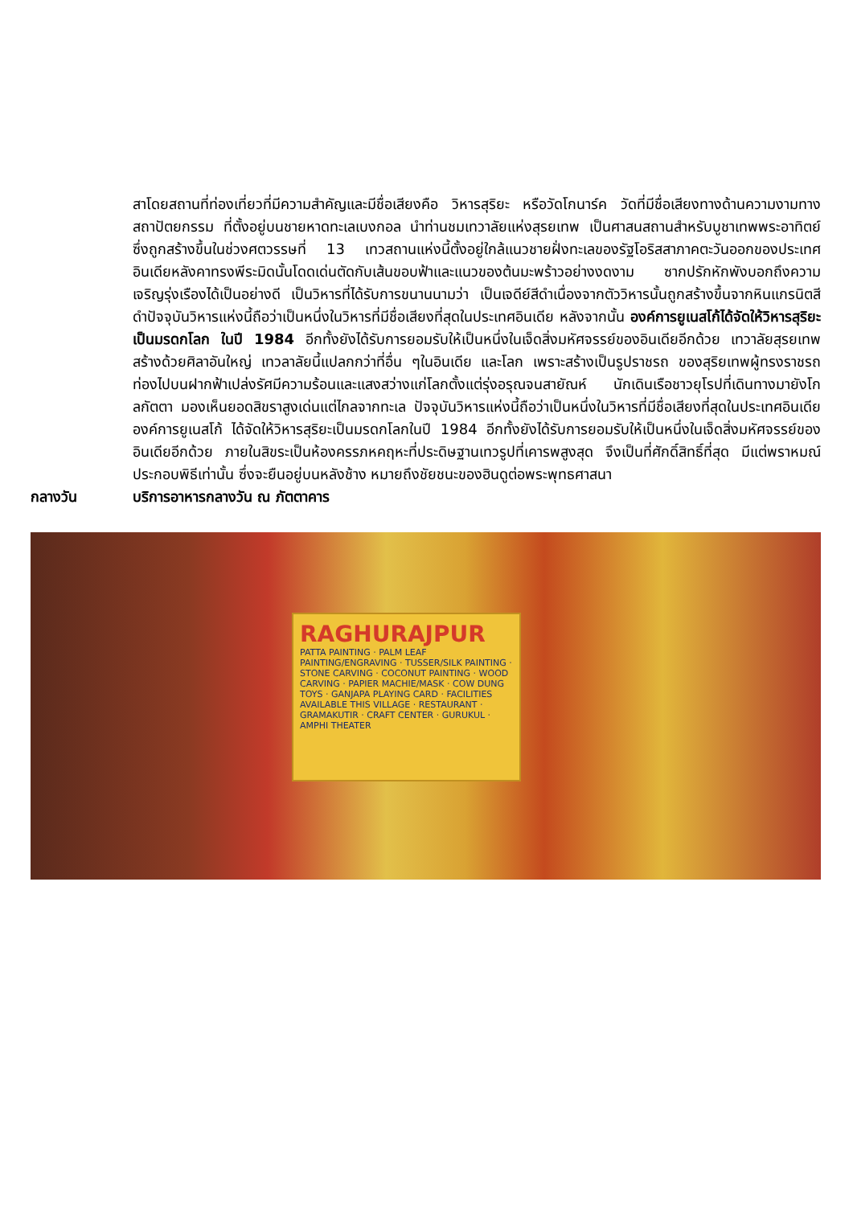สาโดยสถานที่ท่องเที่ยวที่มีความสำคัญและมีชื่อเสียงคือ วิหารสุริยะ หรือวัดโกนาร์ค วัดที่มีชื่อเสียงทางด้านความงามทางสถาปัตยกรรม ที่ตั้งอยู่บนชายหาดทะเลเบงกอล นำท่านชมเทวาลัยแห่งสุรยเทพ เป็นศาสนสถานสำหรับบูชาเทพพระอาทิตย์ ซึ่งถูกสร้างขึ้นในช่วงศตวรรษที่ 13 เทวสถานแห่งนี้ตั้งอยู่ใกล้แนวชายฝั่งทะเลของรัฐโอริสสาภาคตะวันออกของประเทศอินเดียหลังคาทรงพีระมิดนั้นโดดเด่นตัดกับเส้นขอบฟ้าและแนวของต้นมะพร้าวอย่างงดงาม ซากปรักหักพังบอกถึงความเจริญรุ่งเรืองได้เป็นอย่างดี เป็นวิหารที่ได้รับการขนานนามว่า เป็นเจดีย์สีดำเนื่องจากตัววิหารนั้นถูกสร้างขึ้นจากหินแกรนิตสีดำปัจจุบันวิหารแห่งนี้ถือว่าเป็นหนึ่งในวิหารที่มีชื่อเสียงที่สุดในประเทศอินเดีย หลังจากนั้น องค์การยูเนสโก้ได้จัดให้วิหารสุริยะเป็นมรดกโลก ในปี 1984 อีกทั้งยังได้รับการยอมรับให้เป็นหนึ่งในเจ็ดสิ่งมหัศจรรย์ของอินเดียอีกด้วย เทวาลัยสุรยเทพ สร้างด้วยศิลาอันใหญ่ เทวลาลัยนี้แปลกกว่าที่อื่น ๆในอินเดีย และโลก เพราะสร้างเป็นรูปราชรถ ของสุริยเทพผู้ทรงราชรถท่องไปบนฝากฟ้าเปล่งรัศมีความร้อนและแสงสว่างแก่โลกตั้งแต่รุ่งอรุณจนสายัณห์ นักเดินเรือชาวยุโรปที่เดินทางมายังโกลกัตตา มองเห็นยอดสิขราสูงเด่นแต่ไกลจากทะเล ปัจจุบันวิหารแห่งนี้ถือว่าเป็นหนึ่งในวิหารที่มีชื่อเสียงที่สุดในประเทศอินเดียองค์การยูเนสโก้ ได้จัดให้วิหารสุริยะเป็นมรดกโลกในปี 1984 อีกทั้งยังได้รับการยอมรับให้เป็นหนึ่งในเจ็ดสิ่งมหัศจรรย์ของอินเดียอีกด้วย ภายในสิขระเป็นห้องครรภหคฤหะที่ประดิษฐานเทวรูปที่เคารพสูงสุด จึงเป็นที่ศักดิ์สิทธิ์ที่สุด มีแต่พราหมณ์ประกอบพิธีเท่านั้น ซึ่งจะยืนอยู่บนหลังช้าง หมายถึงชัยชนะของฮินดูต่อพระพุทธศาสนา
กลางวัน บริการอาหารกลางวัน ณ ภัตตาคาร
RAGHURAJPUR
PATTA PAINTING · PALM LEAF PAINTING/ENGRAVING · TUSSER/SILK PAINTING · STONE CARVING · COCONUT PAINTING · WOOD CARVING · PAPIER MACHIE/MASK · COW DUNG TOYS · GANJAPA PLAYING CARD · FACILITIES AVAILABLE THIS VILLAGE · RESTAURANT · GRAMAKUTIR · CRAFT CENTER · GURUKUL · AMPHI THEATER